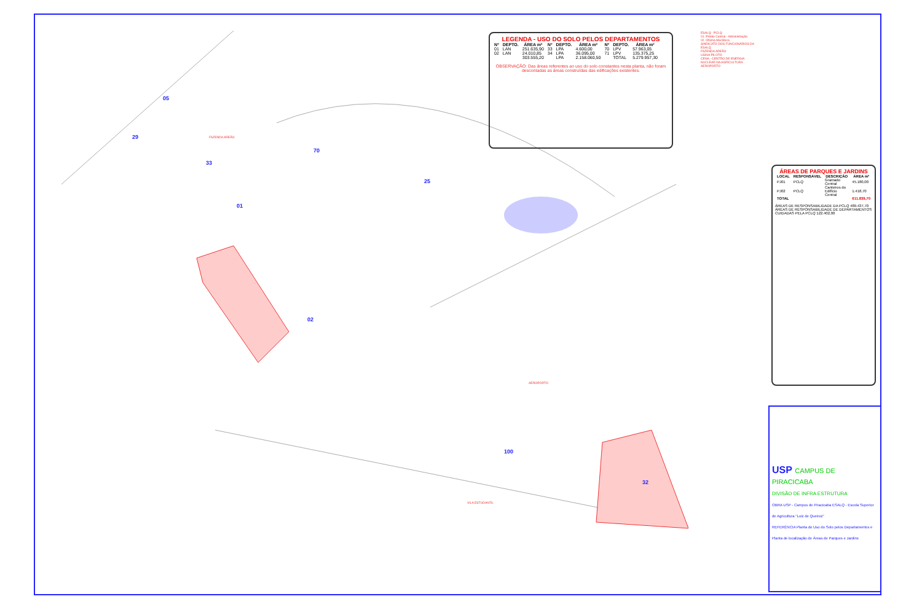LEGENDA - USO DO SOLO PELOS DEPARTAMENTOS
| Nº | DEPTO. | ÁREA m² | Nº | DEPTO. | ÁREA m² | Nº | DEPTO. | ÁREA m² |
| --- | --- | --- | --- | --- | --- | --- | --- | --- |
| 01 | LAN | 251.635,90 | 33 | LPA | 4.600,00 | 70 | LPV | 57.963,05 |
| 02 | LAN | 24.010,85 | 34 | LPA | 36.095,00 | 71 | LPV | 135.375,25 |
| | | 303.555,20 | | LPA | 2.158.060,50 | | TOTAL | 5.279.957,30 |
OBSERVAÇÃO: Das áreas referentes ao uso do solo constantes nesta planta, não foram descontadas as áreas construídas das edificações existentes.
05
29
33
01
70
25
02
100
32
FAZENDA AREÃO
AEROPORTO
VILA ESTUDANTIL
ESALQ - PCLQ
01. Prédio Central - Administração
02. Oficina Mecânica
SINDICATO DOS FUNCIONÁRIOS DA ESALQ
FAZENDA AREÃO
USINA PILOTO
CENA - CENTRO DE ENERGIA NUCLEAR NA AGRICULTURA
AEROPORTO
ÁREAS DE PARQUES E JARDINS
| LOCAL | RESPONSÁVEL | DESCRIÇÃO | ÁREA m² |
| --- | --- | --- | --- |
| PJ01 | PCLQ | Gramado Central | 45.180,00 |
| PJ02 | PCLQ | Canteiros do Edifício Central | 1.418,70 |
| TOTAL | | | 611.839,70 |
ÁREAS DE RESPONSABILIDADE DA PCLQ 489.437,70
ÁREAS DE RESPONSABILIDADE DE DEPARTAMENTOS CUIDADAS PELA PCLQ 122.402,00
USP CAMPUS DE PIRACICABA
DIVISÃO DE INFRA ESTRUTURA
OBRA USP - Campus de Piracicaba ESALQ - Escola Superior de Agricultura "Luiz de Queiroz"
REFERÊNCIA Planta do Uso do Solo pelos Departamentos e Planta de localização de Áreas de Parques e Jardins